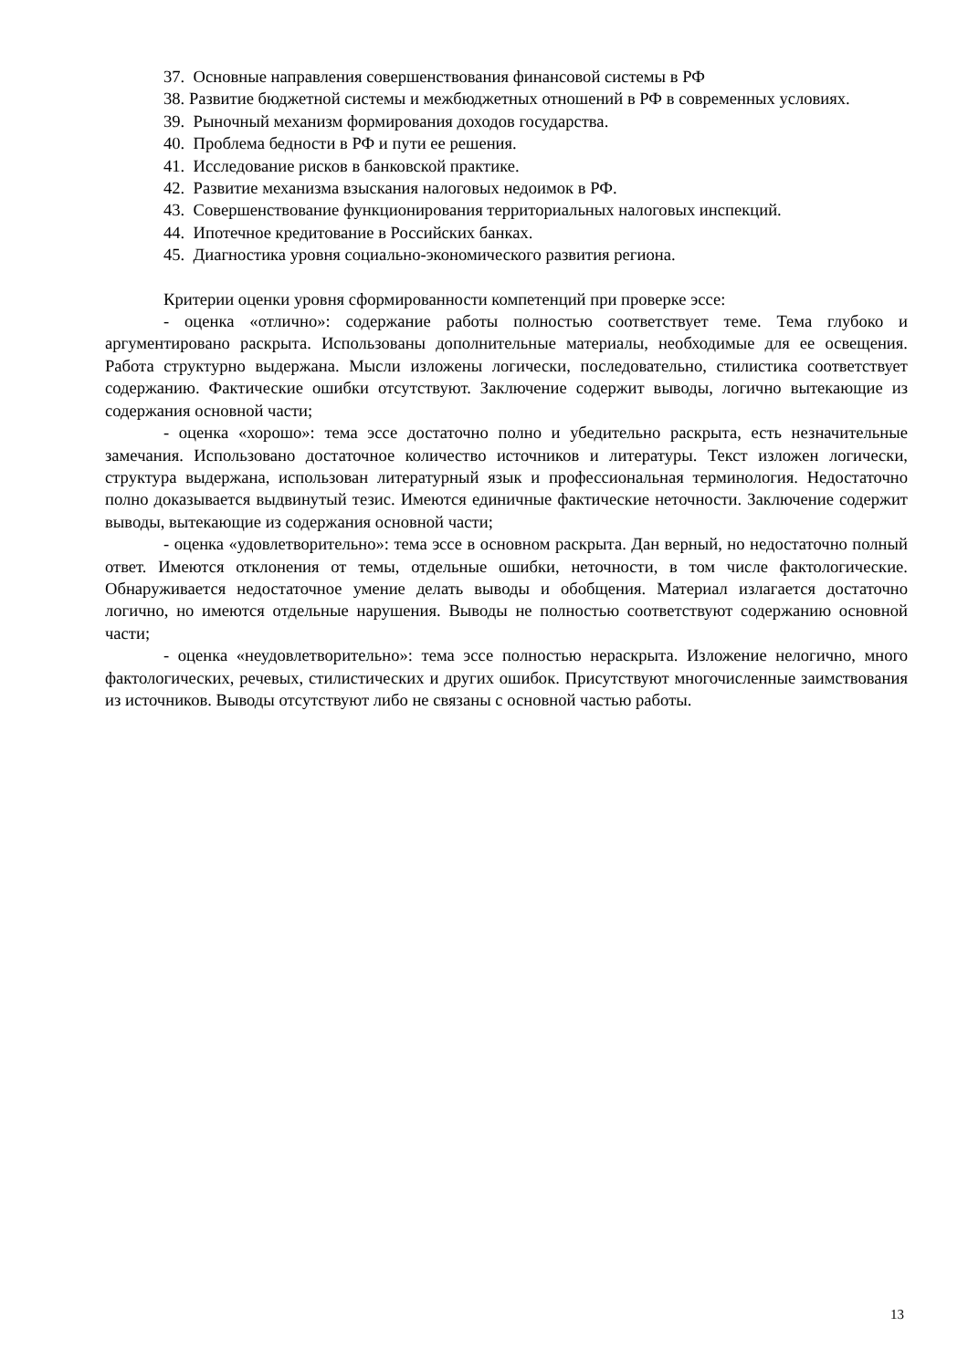37. Основные направления совершенствования финансовой системы в РФ
38. Развитие бюджетной системы и межбюджетных отношений в РФ в современных условиях.
39. Рыночный механизм формирования доходов государства.
40. Проблема бедности в РФ и пути ее решения.
41. Исследование рисков в банковской практике.
42. Развитие механизма взыскания налоговых недоимок в РФ.
43. Совершенствование функционирования территориальных налоговых инспекций.
44. Ипотечное кредитование в Российских банках.
45. Диагностика уровня социально-экономического развития региона.
Критерии оценки уровня сформированности компетенций при проверке эссе:
- оценка «отлично»: содержание работы полностью соответствует теме. Тема глубоко и аргументировано раскрыта. Использованы дополнительные материалы, необходимые для ее освещения. Работа структурно выдержана. Мысли изложены логически, последовательно, стилистика соответствует содержанию. Фактические ошибки отсутствуют. Заключение содержит выводы, логично вытекающие из содержания основной части;
- оценка «хорошо»: тема эссе достаточно полно и убедительно раскрыта, есть незначительные замечания. Использовано достаточное количество источников и литературы. Текст изложен логически, структура выдержана, использован литературный язык и профессиональная терминология. Недостаточно полно доказывается выдвинутый тезис. Имеются единичные фактические неточности. Заключение содержит выводы, вытекающие из содержания основной части;
- оценка «удовлетворительно»: тема эссе в основном раскрыта. Дан верный, но недостаточно полный ответ. Имеются отклонения от темы, отдельные ошибки, неточности, в том числе фактологические. Обнаруживается недостаточное умение делать выводы и обобщения. Материал излагается достаточно логично, но имеются отдельные нарушения. Выводы не полностью соответствуют содержанию основной части;
- оценка «неудовлетворительно»: тема эссе полностью нераскрыта. Изложение нелогично, много фактологических, речевых, стилистических и других ошибок. Присутствуют многочисленные заимствования из источников. Выводы отсутствуют либо не связаны с основной частью работы.
13